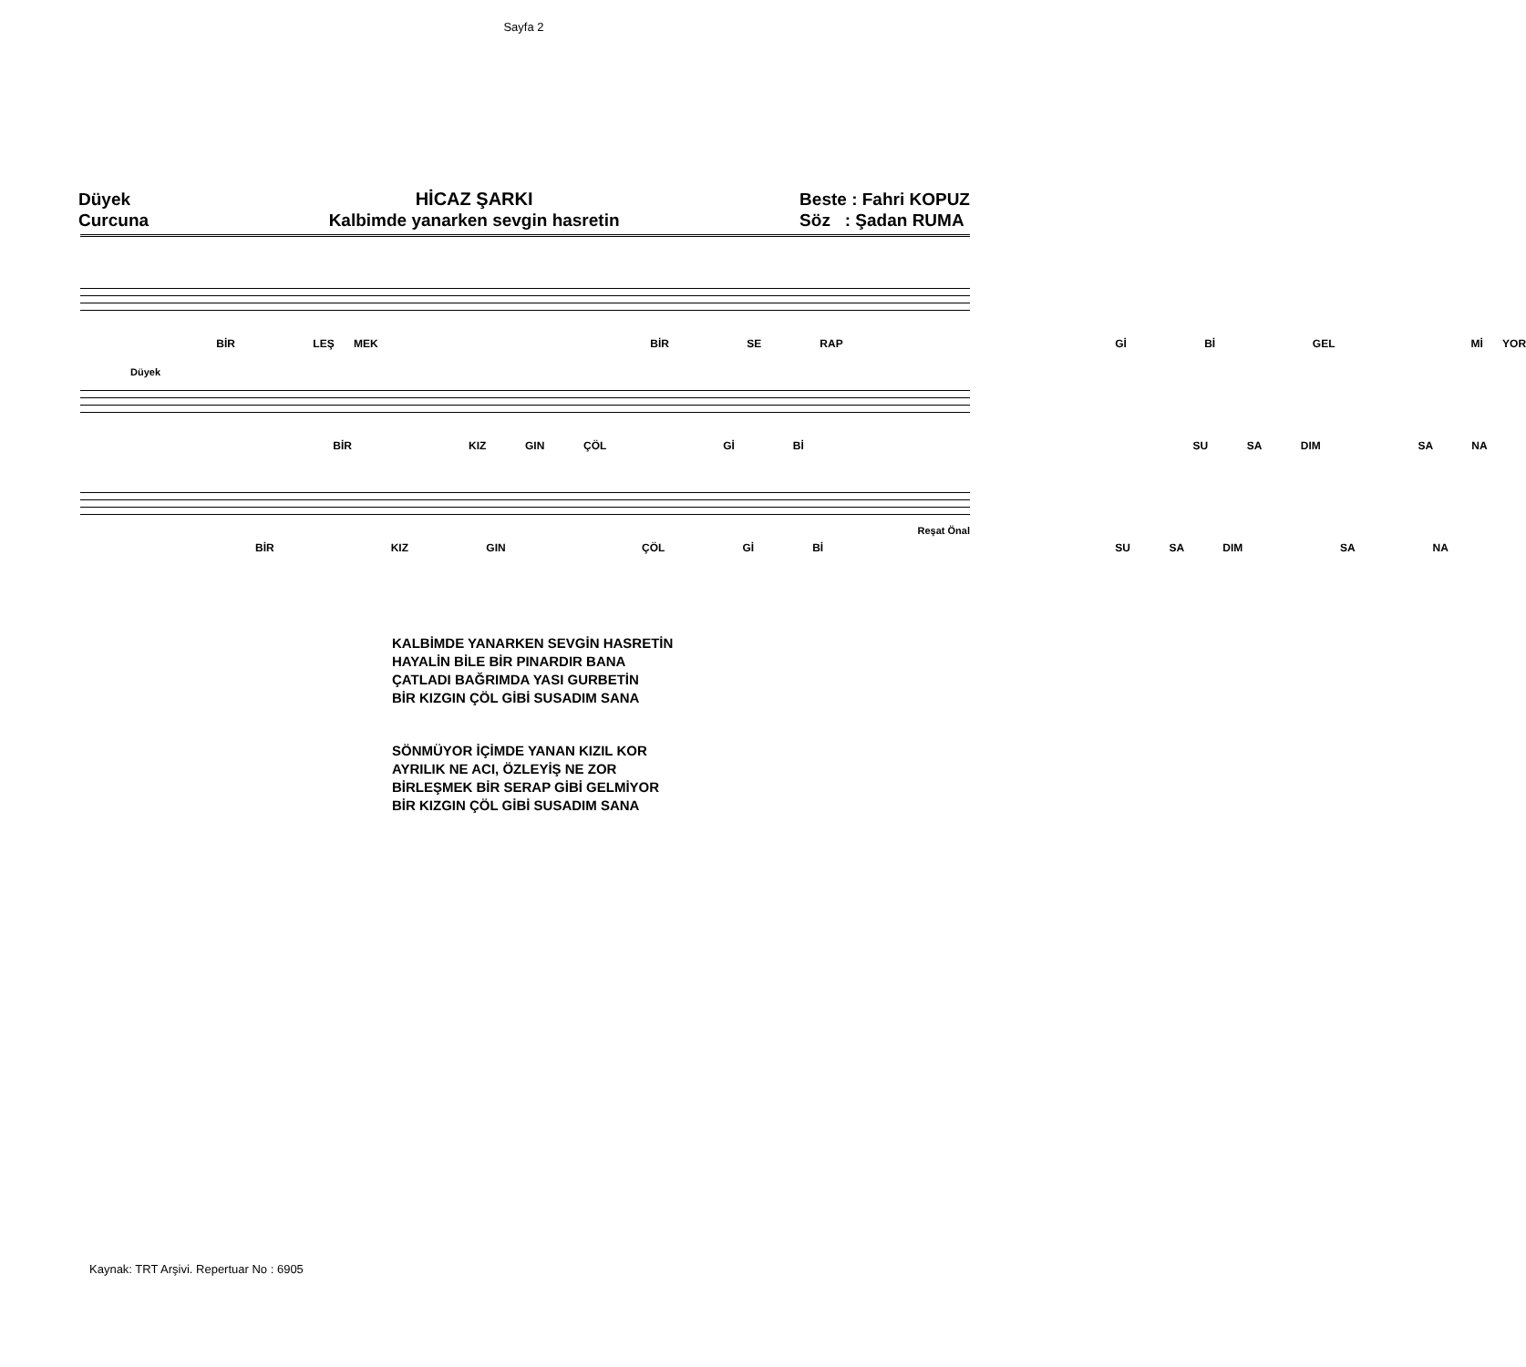Sayfa 2
Düyek
Curcuna
HİCAZ ŞARKI
Kalbimde yanarken sevgin hasretin
Beste : Fahri KOPUZ
Söz : Şadan RUMA
BİR LEŞ MEK BİR SE RAP Gİ Bİ GEL Mİ YOR
Düyek
BİR KIZ GIN ÇÖL Gİ Bİ SU SA DIM SA NA
BİR KIZ GIN ÇÖL Gİ Bİ SU SA DIM SA NA
Reşat Önal
KALBİMDE YANARKEN SEVGİN HASRETİN
HAYALİN BİLE BİR PINARDIR BANA
ÇATLADI BAĞRIMDA YASI GURBETİN
BİR KIZGIN ÇÖL GİBİ SUSADIM SANA
SÖNMÜYOR İÇİMDE YANAN KIZIL KOR
AYRILIK NE ACI, ÖZLEYİŞ NE ZOR
BİRLEŞMEK BİR SERAP GİBİ GELMİYOR
BİR KIZGIN ÇÖL GİBİ SUSADIM SANA
Kaynak: TRT Arşivi. Repertuar No : 6905